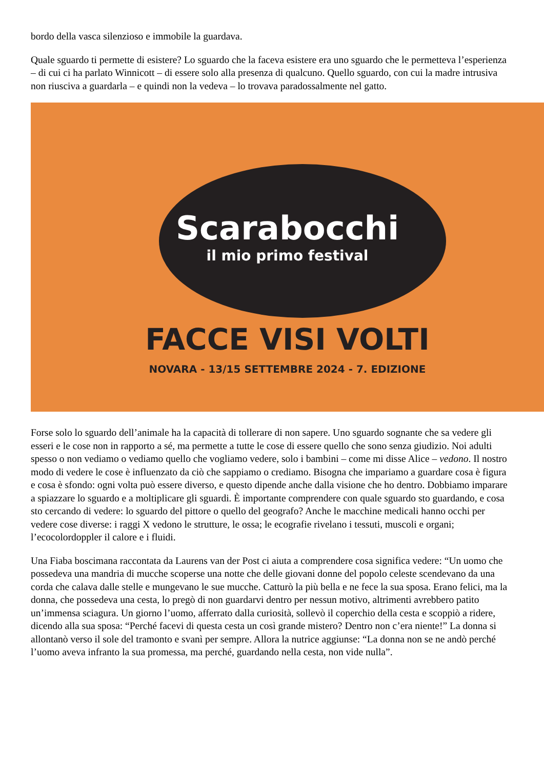bordo della vasca silenzioso e immobile la guardava.
Quale sguardo ti permette di esistere? Lo sguardo che la faceva esistere era uno sguardo che le permetteva l’esperienza – di cui ci ha parlato Winnicott – di essere solo alla presenza di qualcuno. Quello sguardo, con cui la madre intrusiva non riusciva a guardarla – e quindi non la vedeva – lo trovava paradossalmente nel gatto.
Scarabocchi
il mio primo festival
FACCE VISI VOLTI
NOVARA - 13/15 SETTEMBRE 2024 - 7. EDIZIONE
Forse solo lo sguardo dell’animale ha la capacità di tollerare di non sapere. Uno sguardo sognante che sa vedere gli esseri e le cose non in rapporto a sé, ma permette a tutte le cose di essere quello che sono senza giudizio. Noi adulti spesso o non vediamo o vediamo quello che vogliamo vedere, solo i bambini – come mi disse Alice – vedono. Il nostro modo di vedere le cose è influenzato da ciò che sappiamo o crediamo. Bisogna che impariamo a guardare cosa è figura e cosa è sfondo: ogni volta può essere diverso, e questo dipende anche dalla visione che ho dentro. Dobbiamo imparare a spiazzare lo sguardo e a moltiplicare gli sguardi. È importante comprendere con quale sguardo sto guardando, e cosa sto cercando di vedere: lo sguardo del pittore o quello del geografo? Anche le macchine medicali hanno occhi per vedere cose diverse: i raggi X vedono le strutture, le ossa; le ecografie rivelano i tessuti, muscoli e organi; l’ecocolordoppler il calore e i fluidi.
Una Fiaba boscimana raccontata da Laurens van der Post ci aiuta a comprendere cosa significa vedere: “Un uomo che possedeva una mandria di mucche scoperse una notte che delle giovani donne del popolo celeste scendevano da una corda che calava dalle stelle e mungevano le sue mucche. Catturò la più bella e ne fece la sua sposa. Erano felici, ma la donna, che possedeva una cesta, lo pregò di non guardarvi dentro per nessun motivo, altrimenti avrebbero patito un’immensa sciagura. Un giorno l’uomo, afferrato dalla curiosità, sollevò il coperchio della cesta e scoppiò a ridere, dicendo alla sua sposa: “Perché facevi di questa cesta un così grande mistero? Dentro non c’era niente!” La donna si allontanò verso il sole del tramonto e svanì per sempre. Allora la nutrice aggiunse: “La donna non se ne andò perché l’uomo aveva infranto la sua promessa, ma perché, guardando nella cesta, non vide nulla”.